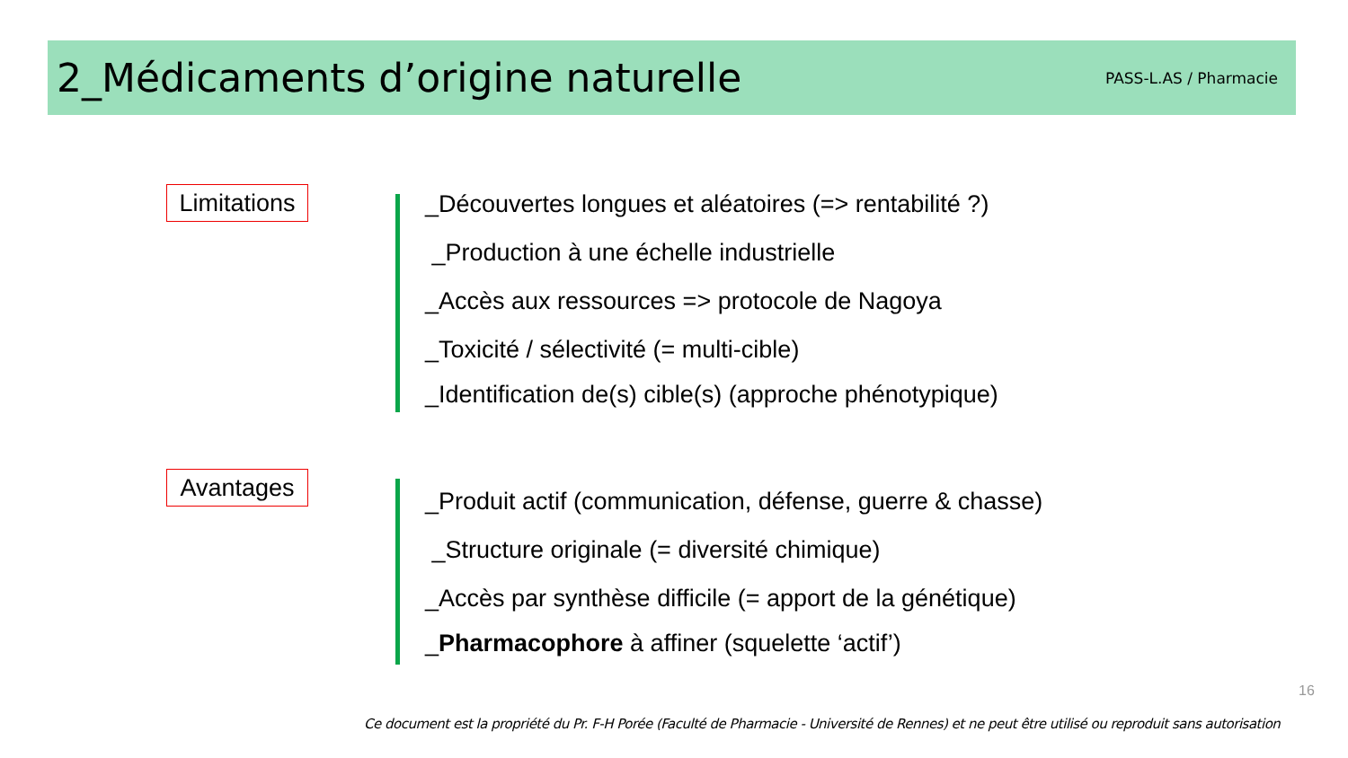2_Médicaments d’origine naturelle
PASS-L.AS / Pharmacie
Limitations
_Découvertes longues et aléatoires (=> rentabilité ?)
_Production à une échelle industrielle
_Accès aux ressources => protocole de Nagoya
_Toxicité / sélectivité (= multi-cible)
_Identification de(s) cible(s) (approche phénotypique)
Avantages
_Produit actif (communication, défense, guerre & chasse)
_Structure originale (= diversité chimique)
_Accès par synthèse difficile (= apport de la génétique)
_Pharmacophore à affiner (squelette ‘actif’)
16
Ce document est la propriété du Pr. F-H Porée (Faculté de Pharmacie - Université de Rennes) et ne peut être utilisé ou reproduit sans autorisation